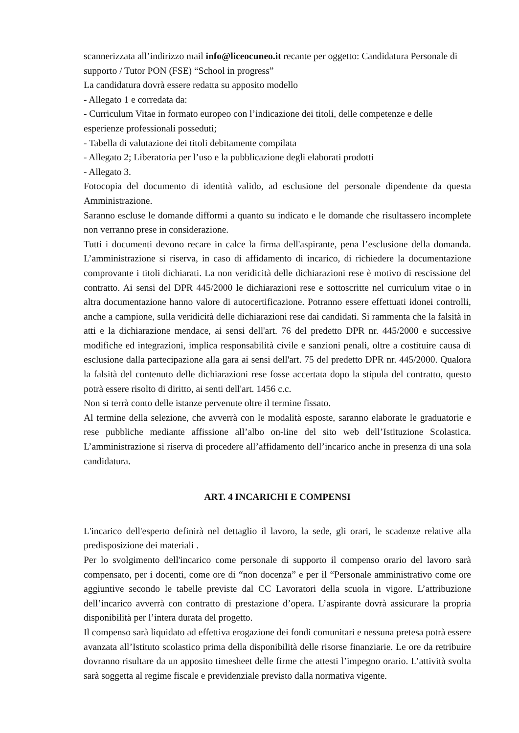scannerizzata all’indirizzo mail info@liceocuneo.it recante per oggetto: Candidatura Personale di supporto / Tutor PON (FSE) “School in progress”
La candidatura dovrà essere redatta su apposito modello
- Allegato 1 e corredata da:
- Curriculum Vitae in formato europeo con l’indicazione dei titoli, delle competenze e delle esperienze professionali posseduti;
- Tabella di valutazione dei titoli debitamente compilata
- Allegato 2; Liberatoria per l’uso e la pubblicazione degli elaborati prodotti
- Allegato 3.
Fotocopia del documento di identità valido, ad esclusione del personale dipendente da questa Amministrazione.
Saranno escluse le domande difformi a quanto su indicato e le domande che risultassero incomplete non verranno prese in considerazione.
Tutti i documenti devono recare in calce la firma dell'aspirante, pena l’esclusione della domanda. L’amministrazione si riserva, in caso di affidamento di incarico, di richiedere la documentazione comprovante i titoli dichiarati. La non veridicità delle dichiarazioni rese è motivo di rescissione del contratto. Ai sensi del DPR 445/2000 le dichiarazioni rese e sottoscritte nel curriculum vitae o in altra documentazione hanno valore di autocertificazione. Potranno essere effettuati idonei controlli, anche a campione, sulla veridicità delle dichiarazioni rese dai candidati. Si rammenta che la falsità in atti e la dichiarazione mendace, ai sensi dell'art. 76 del predetto DPR nr. 445/2000 e successive modifiche ed integrazioni, implica responsabilità civile e sanzioni penali, oltre a costituire causa di esclusione dalla partecipazione alla gara ai sensi dell'art. 75 del predetto DPR nr. 445/2000. Qualora la falsità del contenuto delle dichiarazioni rese fosse accertata dopo la stipula del contratto, questo potrà essere risolto di diritto, ai senti dell'art. 1456 c.c.
Non si terrà conto delle istanze pervenute oltre il termine fissato.
Al termine della selezione, che avverrà con le modalità esposte, saranno elaborate le graduatorie e rese pubbliche mediante affissione all’albo on-line del sito web dell’Istituzione Scolastica. L’amministrazione si riserva di procedere all’affidamento dell’incarico anche in presenza di una sola candidatura.
ART. 4 INCARICHI E COMPENSI
L'incarico dell'esperto definirà nel dettaglio il lavoro, la sede, gli orari, le scadenze relative alla predisposizione dei materiali .
Per lo svolgimento dell'incarico come personale di supporto il compenso orario del lavoro sarà compensato, per i docenti, come ore di “non docenza” e per il “Personale amministrativo come ore aggiuntive secondo le tabelle previste dal CC Lavoratori della scuola in vigore. L’attribuzione dell’incarico avverrà con contratto di prestazione d’opera. L’aspirante dovrà assicurare la propria disponibilità per l’intera durata del progetto.
Il compenso sarà liquidato ad effettiva erogazione dei fondi comunitari e nessuna pretesa potrà essere avanzata all’Istituto scolastico prima della disponibilità delle risorse finanziarie. Le ore da retribuire dovranno risultare da un apposito timesheet delle firme che attesti l’impegno orario. L’attività svolta sarà soggetta al regime fiscale e previdenziale previsto dalla normativa vigente.